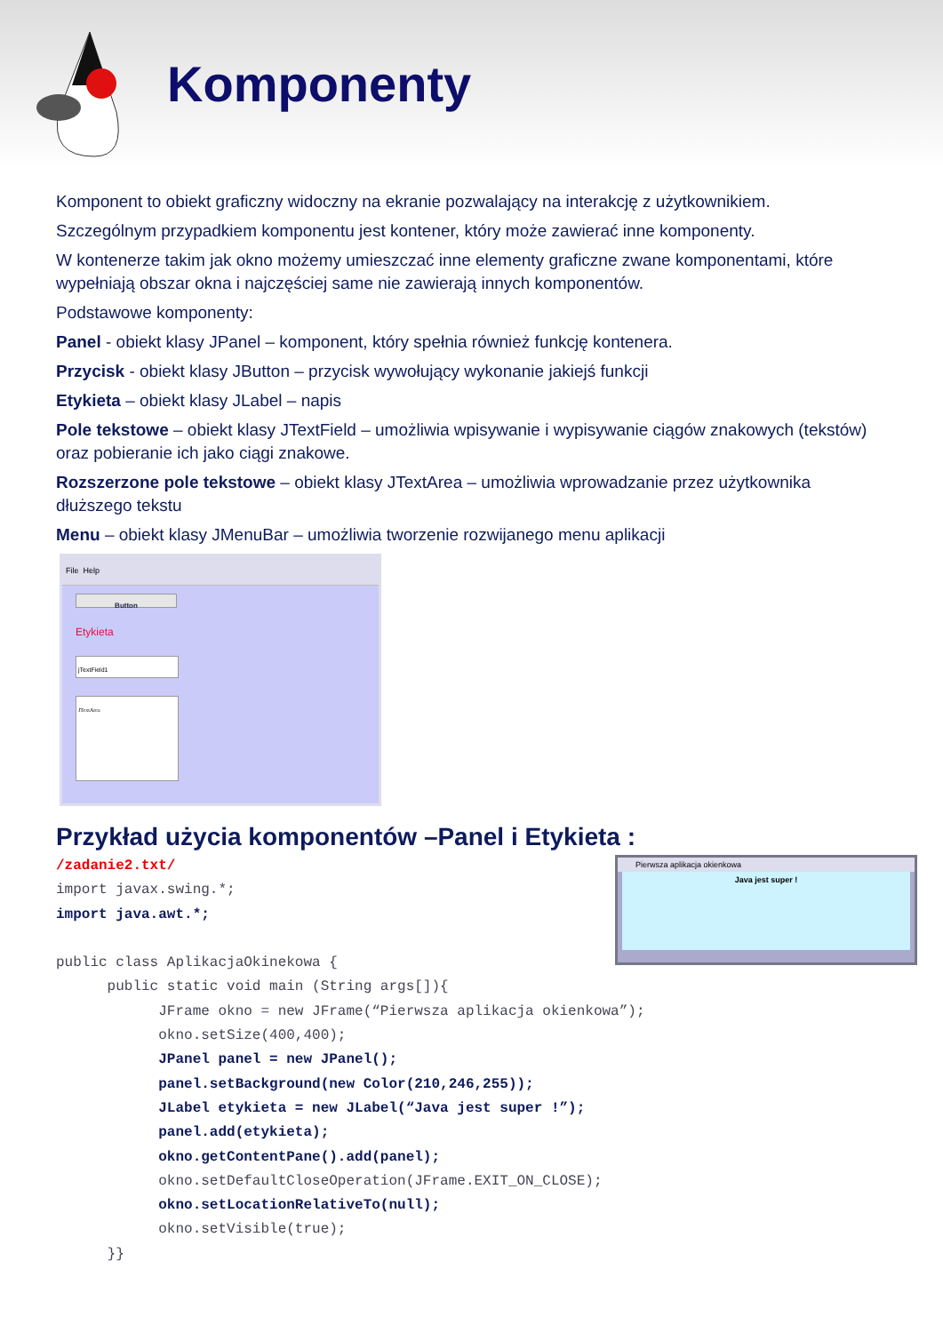Komponenty
Komponent to obiekt graficzny widoczny na ekranie pozwalający na interakcję z użytkownikiem.
Szczególnym przypadkiem komponentu jest kontener, który może zawierać inne komponenty.
W kontenerze takim jak okno możemy umieszczać inne elementy graficzne zwane komponentami, które wypełniają obszar okna i najczęściej same nie zawierają innych komponentów.
Podstawowe komponenty:
Panel - obiekt klasy JPanel – komponent, który spełnia również funkcję kontenera.
Przycisk - obiekt klasy JButton – przycisk wywołujący wykonanie jakiejś funkcji
Etykieta – obiekt klasy JLabel – napis
Pole tekstowe – obiekt klasy JTextField – umożliwia wpisywanie i wypisywanie ciągów znakowych (tekstów) oraz pobieranie ich jako ciągi znakowe.
Rozszerzone pole tekstowe – obiekt klasy JTextArea – umożliwia wprowadzanie przez użytkownika dłuższego tekstu
Menu – obiekt klasy JMenuBar – umożliwia tworzenie rozwijanego menu aplikacji
File Help
Button
Etykieta
jTextField1
JTextArea
Przykład użycia komponentów –Panel i Etykieta :
/zadanie2.txt/ import javax.swing.*; import java.awt.*; public class AplikacjaOkinekowa { public static void main (String args[]){ JFrame okno = new JFrame(“Pierwsza aplikacja okienkowa”); okno.setSize(400,400); JPanel panel = new JPanel(); panel.setBackground(new Color(210,246,255)); JLabel etykieta = new JLabel(“Java jest super !”); panel.add(etykieta); okno.getContentPane().add(panel); okno.setDefaultCloseOperation(JFrame.EXIT_ON_CLOSE); okno.setLocationRelativeTo(null); okno.setVisible(true); }}
Pierwsza aplikacja okienkowa
Java jest super !